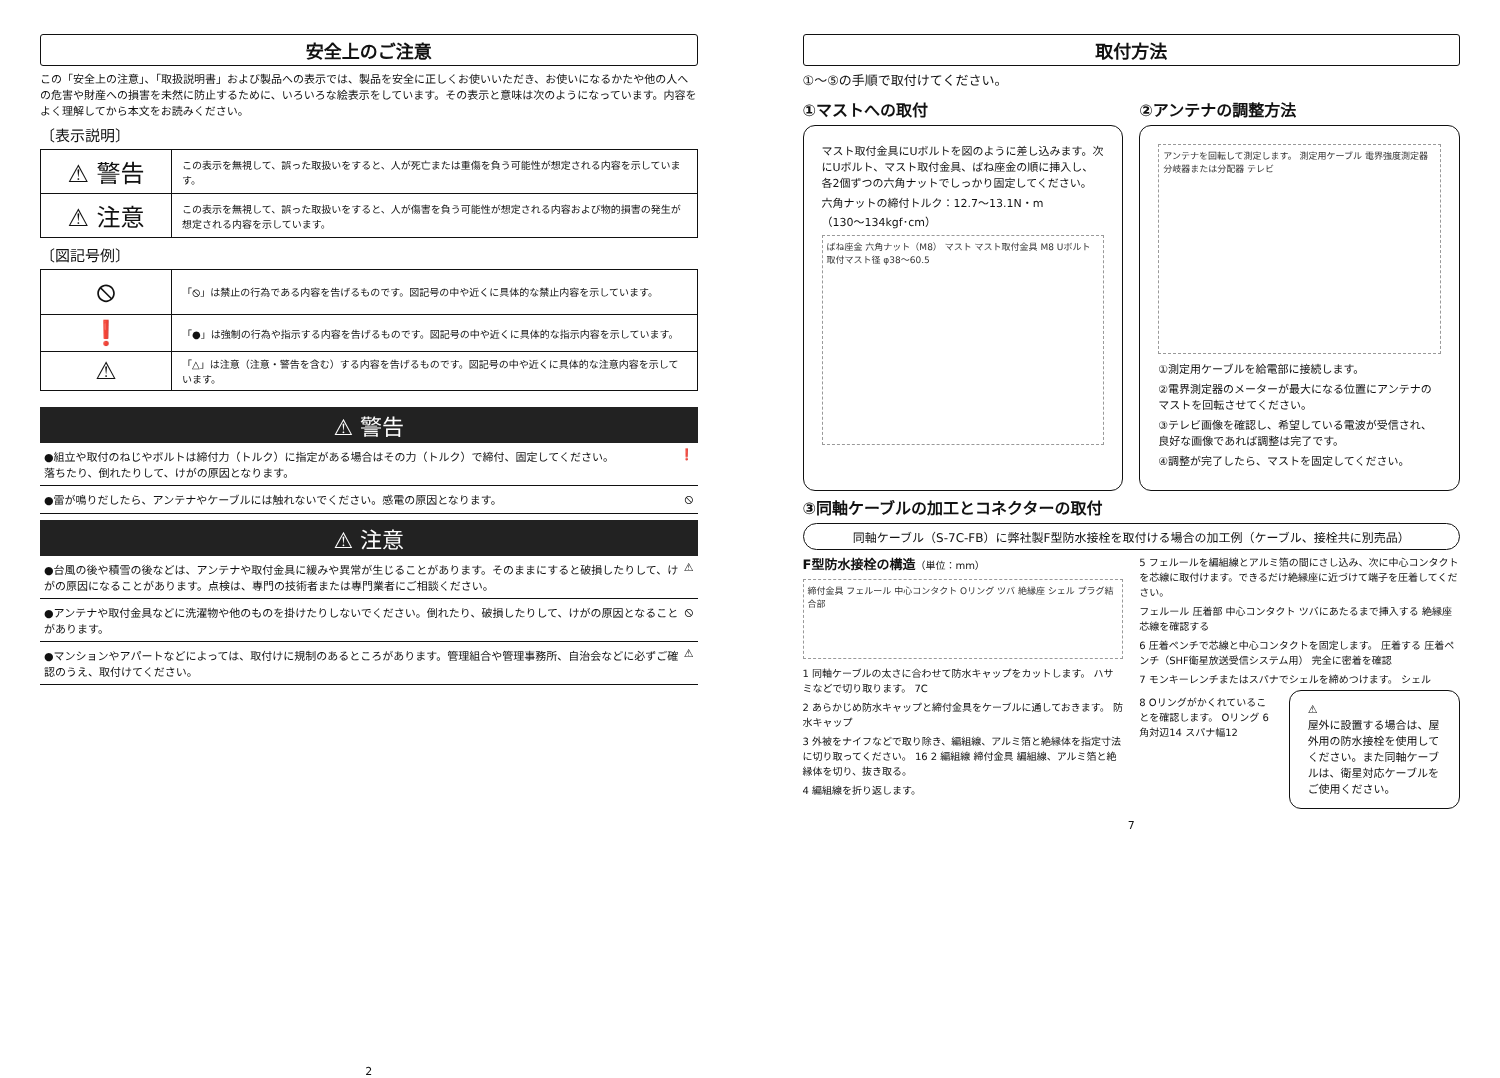安全上のご注意
この「安全上の注意」、「取扱説明書」および製品への表示では、製品を安全に正しくお使いいただき、お使いになるかたや他の人への危害や財産への損害を未然に防止するために、いろいろな絵表示をしています。その表示と意味は次のようになっています。内容をよく理解してから本文をお読みください。
〔表示説明〕
| ⚠ 警告 | この表示を無視して、誤った取扱いをすると、人が死亡または重傷を負う可能性が想定される内容を示しています。 |
| ⚠ 注意 | この表示を無視して、誤った取扱いをすると、人が傷害を負う可能性が想定される内容および物的損害の発生が想定される内容を示しています。 |
〔図記号例〕
| ⦸ | 「⦸」は禁止の行為である内容を告げるものです。図記号の中や近くに具体的な禁止内容を示しています。 |
| ❗ | 「●」は強制の行為や指示する内容を告げるものです。図記号の中や近くに具体的な指示内容を示しています。 |
| ⚠ | 「△」は注意（注意・警告を含む）する内容を告げるものです。図記号の中や近くに具体的な注意内容を示しています。 |
⚠ 警告
●組立や取付のねじやボルトは締付力（トルク）に指定がある場合はその力（トルク）で締付、固定してください。
落ちたり、倒れたりして、けがの原因となります。 ❗
●雷が鳴りだしたら、アンテナやケーブルには触れないでください。感電の原因となります。 ⦸
⚠ 注意
●台風の後や積雪の後などは、アンテナや取付金具に緩みや異常が生じることがあります。そのままにすると破損したりして、けがの原因になることがあります。点検は、専門の技術者または専門業者にご相談ください。 ⚠
●アンテナや取付金具などに洗濯物や他のものを掛けたりしないでください。倒れたり、破損したりして、けがの原因となることがあります。 ⦸
●マンションやアパートなどによっては、取付けに規制のあるところがあります。管理組合や管理事務所、自治会などに必ずご確認のうえ、取付けてください。 ⚠
2
取付方法
①〜⑤の手順で取付けてください。
①マストへの取付
マスト取付金具にUボルトを図のように差し込みます。次にUボルト、マスト取付金具、ばね座金の順に挿入し、各2個ずつの六角ナットでしっかり固定してください。
六角ナットの締付トルク：12.7〜13.1N・m
（130〜134kgf･cm）
ばね座金 六角ナット（M8） マスト マスト取付金具 M8 Uボルト 取付マスト径 φ38〜60.5
②アンテナの調整方法
アンテナを回転して測定します。 測定用ケーブル 電界強度測定器 分岐器または分配器 テレビ
①測定用ケーブルを給電部に接続します。
②電界測定器のメーターが最大になる位置にアンテナのマストを回転させてください。
③テレビ画像を確認し、希望している電波が受信され、良好な画像であれば調整は完了です。
④調整が完了したら、マストを固定してください。
③同軸ケーブルの加工とコネクターの取付
同軸ケーブル（S-7C-FB）に弊社製F型防水接栓を取付ける場合の加工例（ケーブル、接栓共に別売品）
F型防水接栓の構造（単位：mm）
締付金具 フェルール 中心コンタクト Oリング ツバ 絶縁座 シェル プラグ結合部
1 同軸ケーブルの太さに合わせて防水キャップをカットします。 ハサミなどで切り取ります。 7C
2 あらかじめ防水キャップと締付金具をケーブルに通しておきます。 防水キャップ
3 外被をナイフなどで取り除き、編組線、アルミ箔と絶縁体を指定寸法に切り取ってください。 16 2 編組線 締付金具 編組線、アルミ箔と絶縁体を切り、抜き取る。
4 編組線を折り返します。
5 フェルールを編組線とアルミ箔の間にさし込み、次に中心コンタクトを芯線に取付けます。できるだけ絶縁座に近づけて端子を圧着してください。
フェルール 圧着部 中心コンタクト ツバにあたるまで挿入する 絶縁座 芯線を確認する
6 圧着ペンチで芯線と中心コンタクトを固定します。 圧着する 圧着ペンチ（SHF衛星放送受信システム用） 完全に密着を確認
7 モンキーレンチまたはスパナでシェルを締めつけます。 シェル
8 Oリングがかくれていることを確認します。 Oリング 6角対辺14 スパナ幅12
⚠
屋外に設置する場合は、屋外用の防水接栓を使用してください。また同軸ケーブルは、衛星対応ケーブルをご使用ください。
7